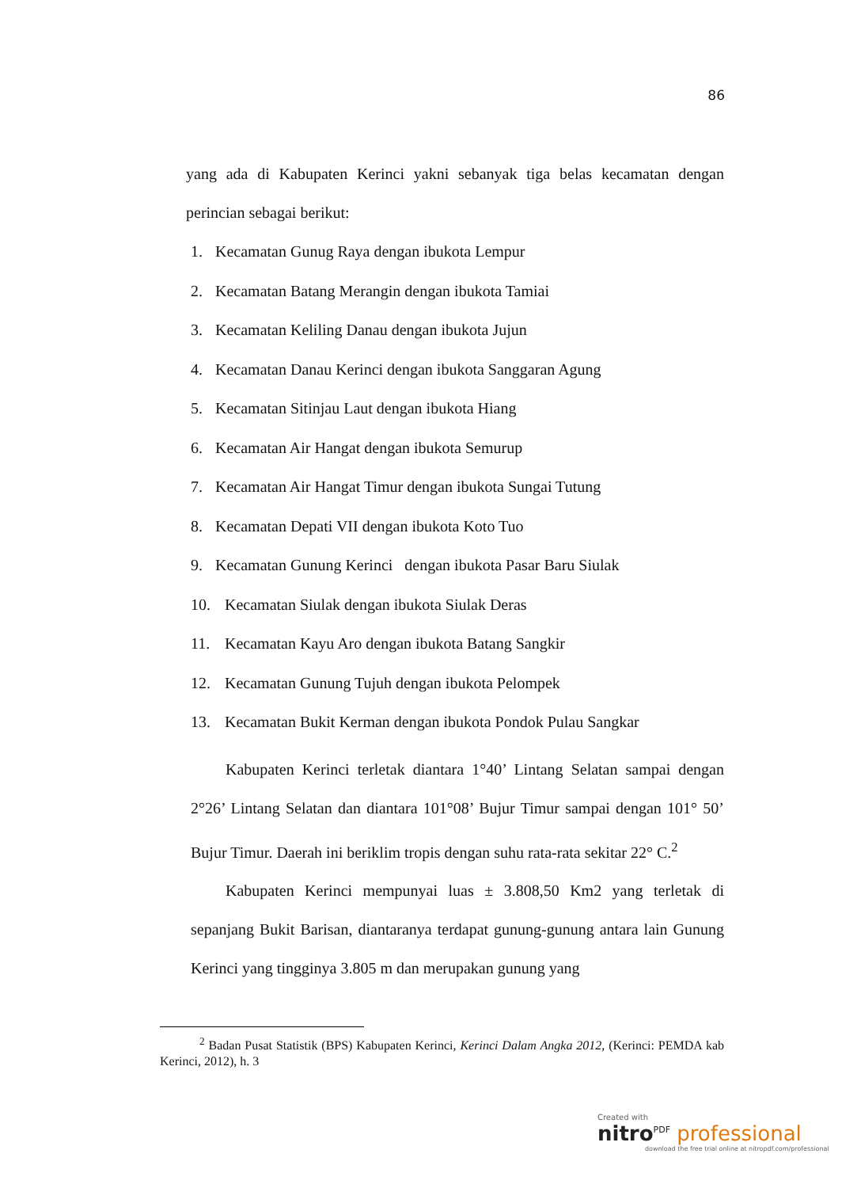86
yang ada di Kabupaten Kerinci yakni sebanyak tiga belas kecamatan dengan perincian sebagai berikut:
1. Kecamatan Gunug Raya dengan ibukota Lempur
2. Kecamatan Batang Merangin dengan ibukota Tamiai
3. Kecamatan Keliling Danau dengan ibukota Jujun
4. Kecamatan Danau Kerinci dengan ibukota Sanggaran Agung
5. Kecamatan Sitinjau Laut dengan ibukota Hiang
6. Kecamatan Air Hangat dengan ibukota Semurup
7. Kecamatan Air Hangat Timur dengan ibukota Sungai Tutung
8. Kecamatan Depati VII dengan ibukota Koto Tuo
9. Kecamatan Gunung Kerinci dengan ibukota Pasar Baru Siulak
10. Kecamatan Siulak dengan ibukota Siulak Deras
11. Kecamatan Kayu Aro dengan ibukota Batang Sangkir
12. Kecamatan Gunung Tujuh dengan ibukota Pelompek
13. Kecamatan Bukit Kerman dengan ibukota Pondok Pulau Sangkar
Kabupaten Kerinci terletak diantara 1°40’ Lintang Selatan sampai dengan 2°26’ Lintang Selatan dan diantara 101°08’ Bujur Timur sampai dengan 101° 50’ Bujur Timur. Daerah ini beriklim tropis dengan suhu rata-rata sekitar 22° C.<sup>2</sup>
Kabupaten Kerinci mempunyai luas ± 3.808,50 Km2 yang terletak di sepanjang Bukit Barisan, diantaranya terdapat gunung-gunung antara lain Gunung Kerinci yang tingginya 3.805 m dan merupakan gunung yang
<sup>2</sup> Badan Pusat Statistik (BPS) Kabupaten Kerinci, Kerinci Dalam Angka 2012, (Kerinci: PEMDA kab Kerinci, 2012), h. 3
Created with
nitro<sup>PDF</sup> professional
download the free trial online at nitropdf.com/professional